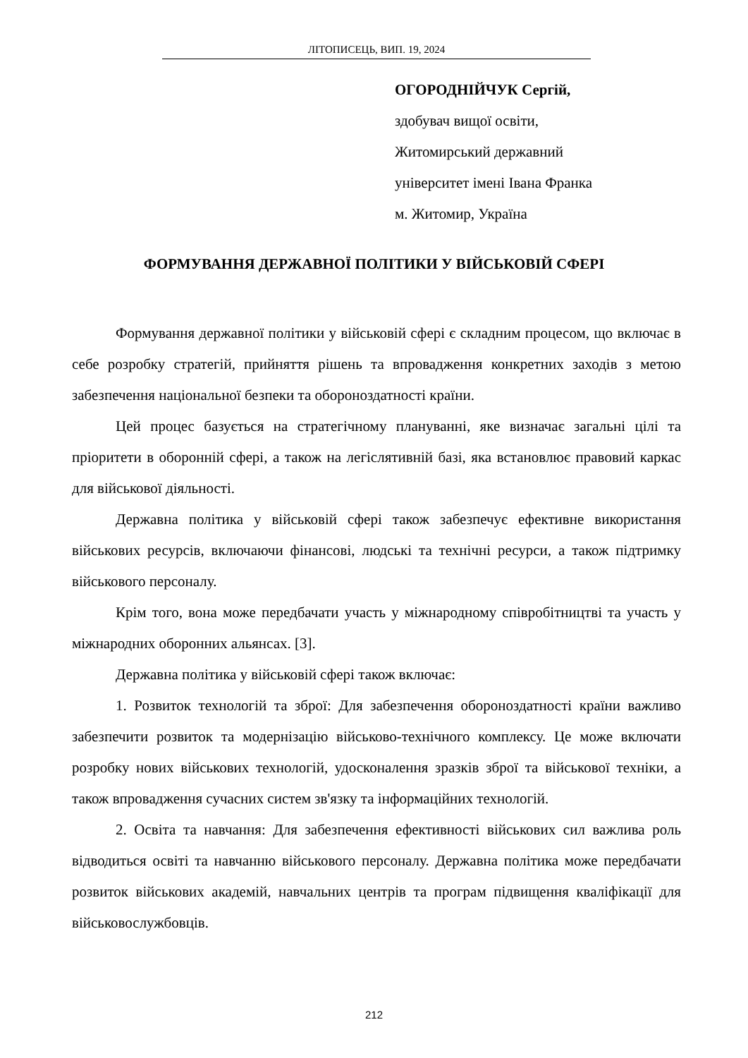ЛІТОПИСЕЦЬ, ВИП. 19, 2024
ОГОРОДНІЙЧУК Сергій,
здобувач вищої освіти,
Житомирський державний
університет імені Івана Франка
м. Житомир, Україна
ФОРМУВАННЯ ДЕРЖАВНОЇ ПОЛІТИКИ У ВІЙСЬКОВІЙ СФЕРІ
Формування державної політики у військовій сфері є складним процесом, що включає в себе розробку стратегій, прийняття рішень та впровадження конкретних заходів з метою забезпечення національної безпеки та обороноздатності країни.
Цей процес базується на стратегічному плануванні, яке визначає загальні цілі та пріоритети в оборонній сфері, а також на легіслятивній базі, яка встановлює правовий каркас для військової діяльності.
Державна політика у військовій сфері також забезпечує ефективне використання військових ресурсів, включаючи фінансові, людські та технічні ресурси, а також підтримку військового персоналу.
Крім того, вона може передбачати участь у міжнародному співробітництві та участь у міжнародних оборонних альянсах. [3].
Державна політика у військовій сфері також включає:
1. Розвиток технологій та зброї: Для забезпечення обороноздатності країни важливо забезпечити розвиток та модернізацію військово-технічного комплексу. Це може включати розробку нових військових технологій, удосконалення зразків зброї та військової техніки, а також впровадження сучасних систем зв'язку та інформаційних технологій.
2. Освіта та навчання: Для забезпечення ефективності військових сил важлива роль відводиться освіті та навчанню військового персоналу. Державна політика може передбачати розвиток військових академій, навчальних центрів та програм підвищення кваліфікації для військовослужбовців.
212